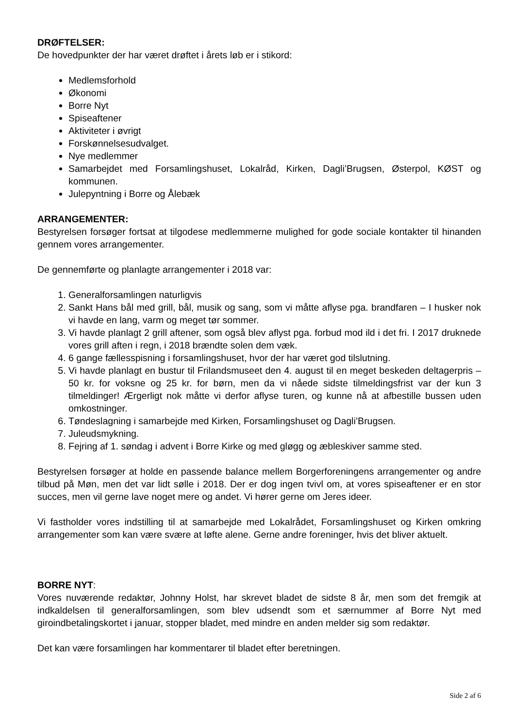DRØFTELSER:
De hovedpunkter der har været drøftet i årets løb er i stikord:
Medlemsforhold
Økonomi
Borre Nyt
Spiseaftener
Aktiviteter i øvrigt
Forskønnelsesudvalget.
Nye medlemmer
Samarbejdet med Forsamlingshuset, Lokalråd, Kirken, Dagli’Brugsen, Østerpol, KØST og kommunen.
Julepyntning i Borre og Ålebæk
ARRANGEMENTER:
Bestyrelsen forsøger fortsat at tilgodese medlemmerne mulighed for gode sociale kontakter til hinanden gennem vores arrangementer.
De gennemførte og planlagte arrangementer i 2018 var:
1. Generalforsamlingen naturligvis
2. Sankt Hans bål med grill, bål, musik og sang, som vi måtte aflyse pga. brandfaren – I husker nok vi havde en lang, varm og meget tør sommer.
3. Vi havde planlagt 2 grill aftener, som også blev aflyst pga. forbud mod ild i det fri. I 2017 druknede vores grill aften i regn, i 2018 brændte solen dem væk.
4. 6 gange fællesspisning i forsamlingshuset, hvor der har været god tilslutning.
5. Vi havde planlagt en bustur til Frilandsmuseet den 4. august til en meget beskeden deltagerpris – 50 kr. for voksne og 25 kr. for børn, men da vi nåede sidste tilmeldingsfrist var der kun 3 tilmeldinger! Ærgerligt nok måtte vi derfor aflyse turen, og kunne nå at afbestille bussen uden omkostninger.
6. Tøndeslagning i samarbejde med Kirken, Forsamlingshuset og Dagli’Brugsen.
7. Juleudsmykning.
8. Fejring af 1. søndag i advent i Borre Kirke og med gløgg og æbleskiver samme sted.
Bestyrelsen forsøger at holde en passende balance mellem Borgerforeningens arrangementer og andre tilbud på Møn, men det var lidt sølle i 2018. Der er dog ingen tvivl om, at vores spiseaftener er en stor succes, men vil gerne lave noget mere og andet. Vi hører gerne om Jeres ideer.
Vi fastholder vores indstilling til at samarbejde med Lokalrådet, Forsamlingshuset og Kirken omkring arrangementer som kan være svære at løfte alene. Gerne andre foreninger, hvis det bliver aktuelt.
BORRE NYT:
Vores nuværende redaktør, Johnny Holst, har skrevet bladet de sidste 8 år, men som det fremgik at indkaldelsen til generalforsamlingen, som blev udsendt som et særnummer af Borre Nyt med giroindbetalingskortet i januar, stopper bladet, med mindre en anden melder sig som redaktør.
Det kan være forsamlingen har kommentarer til bladet efter beretningen.
Side 2 af 6